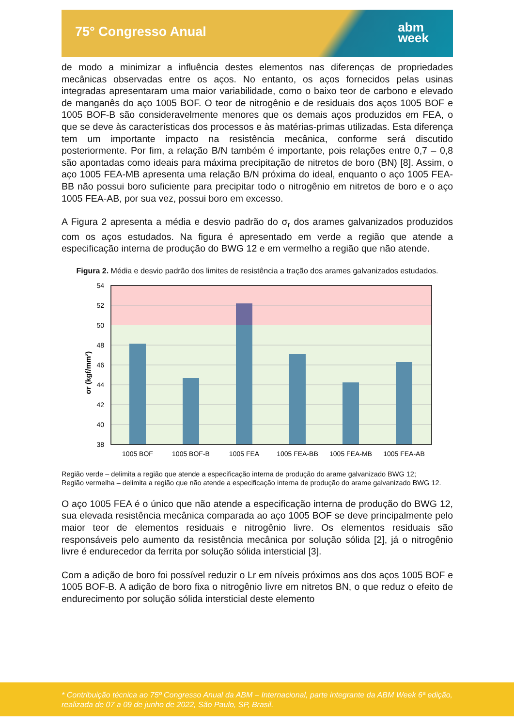75° Congresso Anual abm
week
de modo a minimizar a influência destes elementos nas diferenças de propriedades mecânicas observadas entre os aços. No entanto, os aços fornecidos pelas usinas integradas apresentaram uma maior variabilidade, como o baixo teor de carbono e elevado de manganês do aço 1005 BOF. O teor de nitrogênio e de residuais dos aços 1005 BOF e 1005 BOF-B são consideravelmente menores que os demais aços produzidos em FEA, o que se deve às características dos processos e às matérias-primas utilizadas. Esta diferença tem um importante impacto na resistência mecânica, conforme será discutido posteriormente. Por fim, a relação B/N também é importante, pois relações entre 0,7 – 0,8 são apontadas como ideais para máxima precipitação de nitretos de boro (BN) [8]. Assim, o aço 1005 FEA-MB apresenta uma relação B/N próxima do ideal, enquanto o aço 1005 FEA-BB não possui boro suficiente para precipitar todo o nitrogênio em nitretos de boro e o aço 1005 FEA-AB, por sua vez, possui boro em excesso.
A Figura 2 apresenta a média e desvio padrão do σ<sub>r</sub> dos arames galvanizados produzidos com os aços estudados. Na figura é apresentado em verde a região que atende a especificação interna de produção do BWG 12 e em vermelho a região que não atende.
Figura 2. Média e desvio padrão dos limites de resistência a tração dos arames galvanizados estudados.
54
52
50
48
46
44
42
40
38
σr (kgf/mm²)
1005 BOF
1005 BOF-B
1005 FEA
1005 FEA-BB
1005 FEA-MB
1005 FEA-AB
Região verde – delimita a região que atende a especificação interna de produção do arame galvanizado BWG 12;
Região vermelha – delimita a região que não atende a especificação interna de produção do arame galvanizado BWG 12.
O aço 1005 FEA é o único que não atende a especificação interna de produção do BWG 12, sua elevada resistência mecânica comparada ao aço 1005 BOF se deve principalmente pelo maior teor de elementos residuais e nitrogênio livre. Os elementos residuais são responsáveis pelo aumento da resistência mecânica por solução sólida [2], já o nitrogênio livre é endurecedor da ferrita por solução sólida intersticial [3].
Com a adição de boro foi possível reduzir o Lr em níveis próximos aos dos aços 1005 BOF e 1005 BOF-B. A adição de boro fixa o nitrogênio livre em nitretos BN, o que reduz o efeito de endurecimento por solução sólida intersticial deste elemento
* Contribuição técnica ao 75º Congresso Anual da ABM – Internacional, parte integrante da ABM Week 6ª edição, realizada de 07 a 09 de junho de 2022, São Paulo, SP, Brasil.